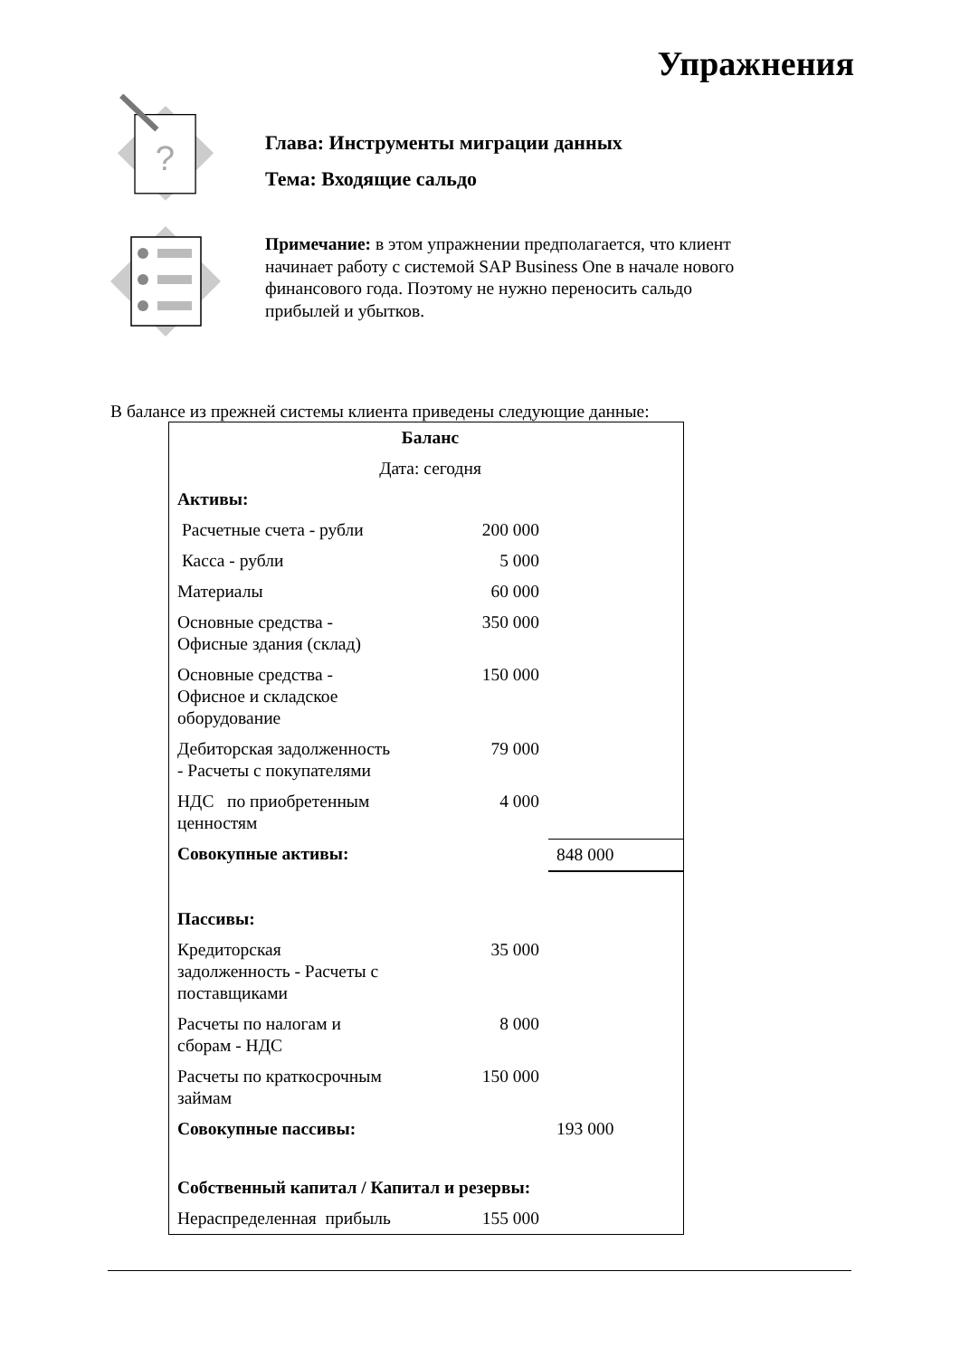Упражнения
?
Глава: Инструменты миграции данных
Тема: Входящие сальдо
Примечание: в этом упражнении предполагается, что клиент начинает работу с системой SAP Business One в начале нового финансового года. Поэтому не нужно переносить сальдо прибылей и убытков.
В балансе из прежней системы клиента приведены следующие данные:
| Баланс | | |
| Дата: сегодня | | |
| Активы: | | |
| Расчетные счета - рубли | 200 000 | |
| Касса - рубли | 5 000 | |
| Материалы | 60 000 | |
| Основные средства - Офисные здания (склад) | 350 000 | |
| Основные средства - Офисное и складское оборудование | 150 000 | |
| Дебиторская задолженность - Расчеты с покупателями | 79 000 | |
| НДС по приобретенным ценностям | 4 000 | |
| Совокупные активы: | | 848 000 |
| Пассивы: | | |
| Кредиторская задолженность - Расчеты с поставщиками | 35 000 | |
| Расчеты по налогам и сборам - НДС | 8 000 | |
| Расчеты по краткосрочным займам | 150 000 | |
| Совокупные пассивы: | | 193 000 |
| Собственный капитал / Капитал и резервы: | | |
| Нераспределенная прибыль | 155 000 | |